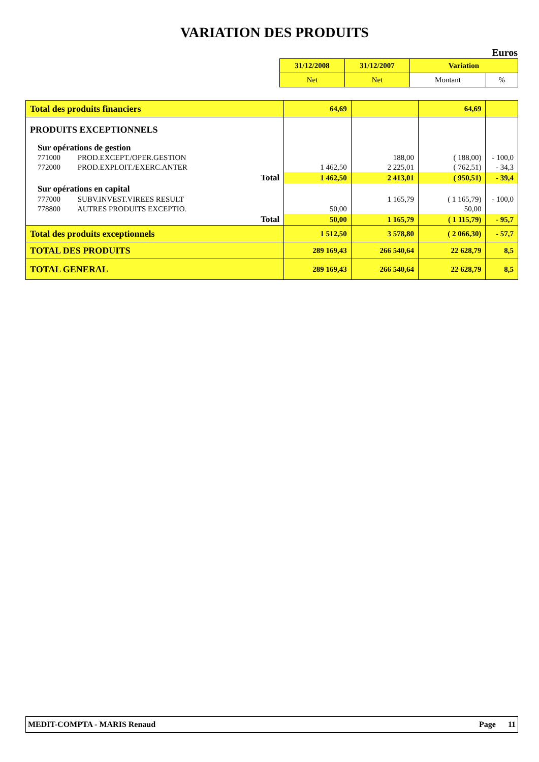VARIATION DES PRODUITS
Euros
| 31/12/2008 | 31/12/2007 | Variation | |
| Net | Net | Montant | % |
| Total des produits financiers | 64,69 | | 64,69 | |
| PRODUITS EXCEPTIONNELS | | | | |
| Sur opérations de gestion | | | | |
| 771000 PROD.EXCEPT./OPER.GESTION | | 188,00 | ( 188,00) | - 100,0 |
| 772000 PROD.EXPLOIT./EXERC.ANTER | 1 462,50 | 2 225,01 | ( 762,51) | - 34,3 |
| Total | 1 462,50 | 2 413,01 | ( 950,51) | - 39,4 |
| Sur opérations en capital | | | | |
| 777000 SUBV.INVEST.VIREES RESULT | | 1 165,79 | ( 1 165,79) | - 100,0 |
| 778800 AUTRES PRODUITS EXCEPTIO. | 50,00 | | 50,00 | |
| Total | 50,00 | 1 165,79 | ( 1 115,79) | - 95,7 |
| Total des produits exceptionnels | 1 512,50 | 3 578,80 | ( 2 066,30) | - 57,7 |
| TOTAL DES PRODUITS | 289 169,43 | 266 540,64 | 22 628,79 | 8,5 |
| TOTAL GENERAL | 289 169,43 | 266 540,64 | 22 628,79 | 8,5 |
MEDIT-COMPTA - MARIS Renaud Page 11